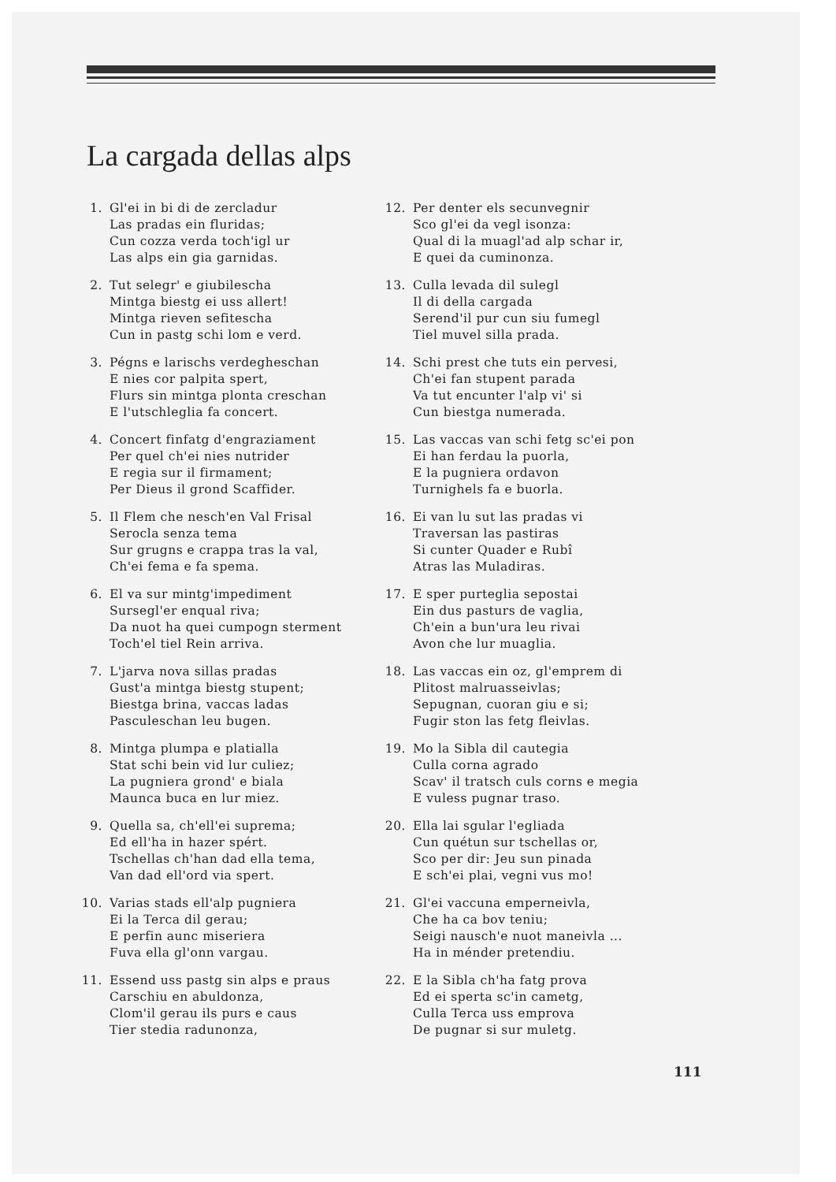La cargada dellas alps
1. Gl'ei in bi di de zercladur
Las pradas ein fluridas;
Cun cozza verda toch'igl ur
Las alps ein gia garnidas.
2. Tut selegr' e giubilescha
Mintga biestg ei uss allert!
Mintga rieven sefitescha
Cun in pastg schi lom e verd.
3. Pégns e larischs verdegheschan
E nies cor palpita spert,
Flurs sin mintga plonta creschan
E l'utschleglia fa concert.
4. Concert finfatg d'engraziament
Per quel ch'ei nies nutrider
E regia sur il firmament;
Per Dieus il grond Scaffider.
5. Il Flem che nesch'en Val Frisal
Serocla senza tema
Sur grugns e crappa tras la val,
Ch'ei fema e fa spema.
6. El va sur mintg'impediment
Sursegl'er enqual riva;
Da nuot ha quei cumpogn sterment
Toch'el tiel Rein arriva.
7. L'jarva nova sillas pradas
Gust'a mintga biestg stupent;
Biestga brina, vaccas ladas
Pasculeschan leu bugen.
8. Mintga plumpa e platialla
Stat schi bein vid lur culiez;
La pugniera grond' e biala
Maunca buca en lur miez.
9. Quella sa, ch'ell'ei suprema;
Ed ell'ha in hazer spért.
Tschellas ch'han dad ella tema,
Van dad ell'ord via spert.
10. Varias stads ell'alp pugniera
Ei la Terca dil gerau;
E perfin aunc miseriera
Fuva ella gl'onn vargau.
11. Essend uss pastg sin alps e praus
Carschiu en abuldonza,
Clom'il gerau ils purs e caus
Tier stedia radunonza,
12. Per denter els secunvegnir
Sco gl'ei da vegl isonza:
Qual di la muagl'ad alp schar ir,
E quei da cuminonza.
13. Culla levada dil sulegl
Il di della cargada
Serend'il pur cun siu fumegl
Tiel muvel silla prada.
14. Schi prest che tuts ein pervesi,
Ch'ei fan stupent parada
Va tut encunter l'alp vi' si
Cun biestga numerada.
15. Las vaccas van schi fetg sc'ei pon
Ei han ferdau la puorla,
E la pugniera ordavon
Turnighels fa e buorla.
16. Ei van lu sut las pradas vi
Traversan las pastiras
Si cunter Quader e Rubî
Atras las Muladiras.
17. E sper purteglia sepostai
Ein dus pasturs de vaglia,
Ch'ein a bun'ura leu rivai
Avon che lur muaglia.
18. Las vaccas ein oz, gl'emprem di
Plitost malruasseivlas;
Sepugnan, cuoran giu e si;
Fugir ston las fetg fleivlas.
19. Mo la Sibla dil cautegia
Culla corna agrado
Scav' il tratsch culs corns e megia
E vuless pugnar traso.
20. Ella lai sgular l'egliada
Cun quétun sur tschellas or,
Sco per dir: Jeu sun pinada
E sch'ei plai, vegni vus mo!
21. Gl'ei vaccuna emperneivla,
Che ha ca bov teniu;
Seigi nausch'e nuot maneivla ...
Ha in ménder pretendiu.
22. E la Sibla ch'ha fatg prova
Ed ei sperta sc'in cametg,
Culla Terca uss emprova
De pugnar si sur muletg.
111